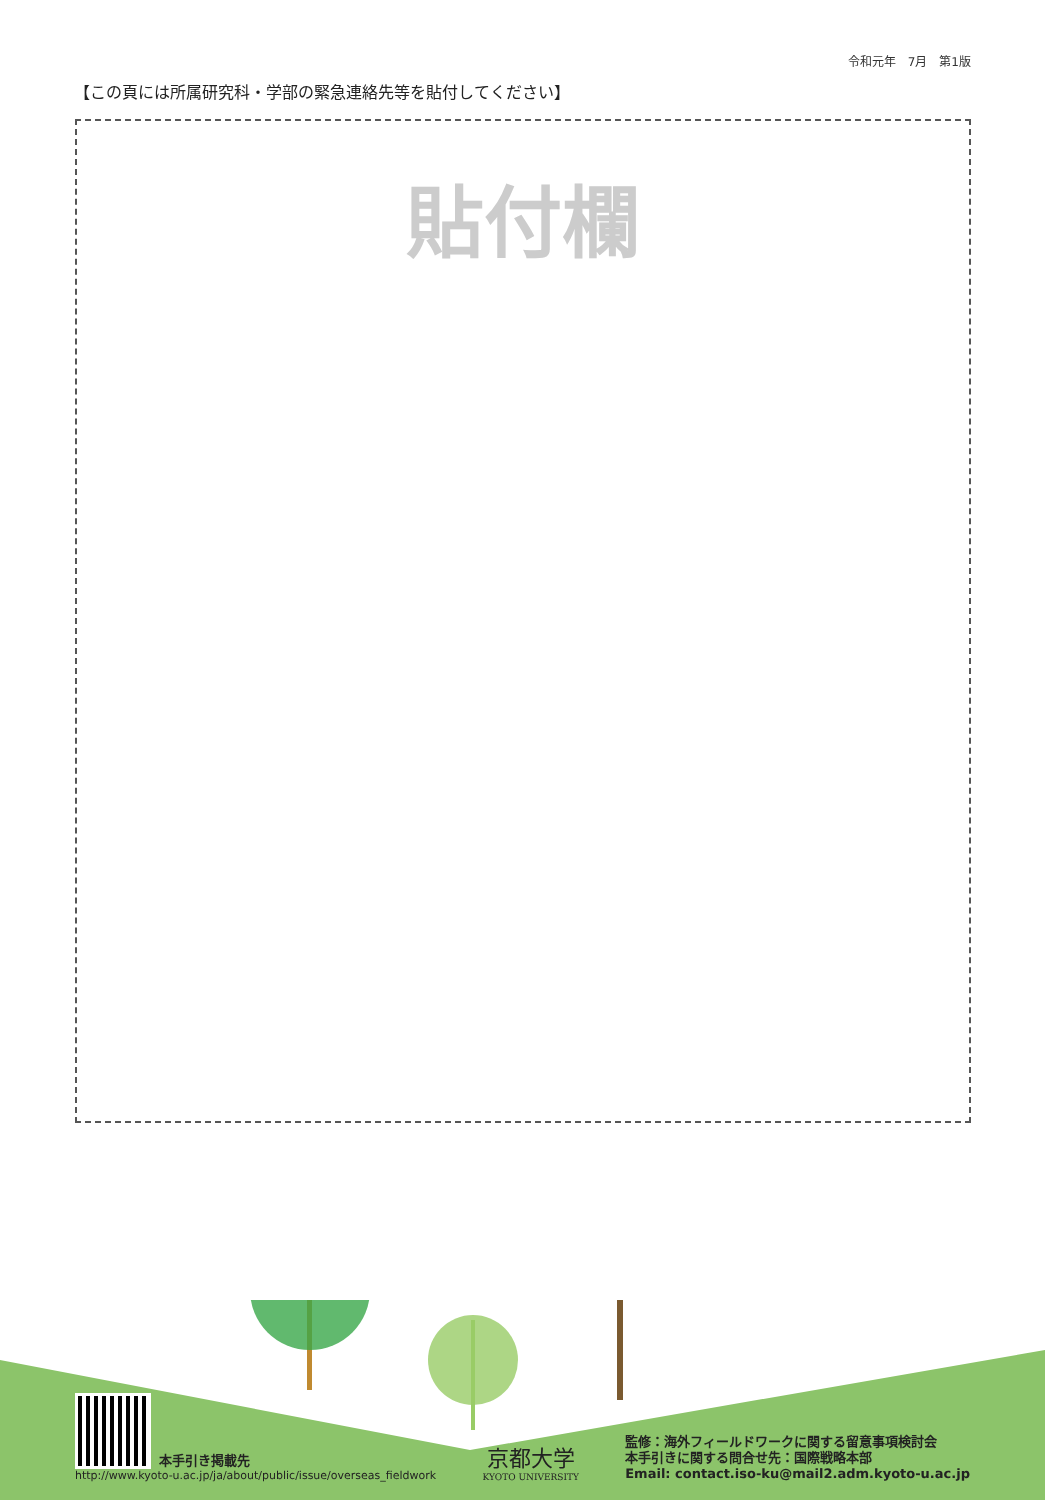令和元年　7月　第1版
【この頁には所属研究科・学部の緊急連絡先等を貼付してください】
貼付欄
本手引き掲載先
http://www.kyoto-u.ac.jp/ja/about/public/issue/overseas_fieldwork
京都大学
KYOTO UNIVERSITY
監修：海外フィールドワークに関する留意事項検討会
本手引きに関する問合せ先：国際戦略本部
Email: contact.iso-ku@mail2.adm.kyoto-u.ac.jp